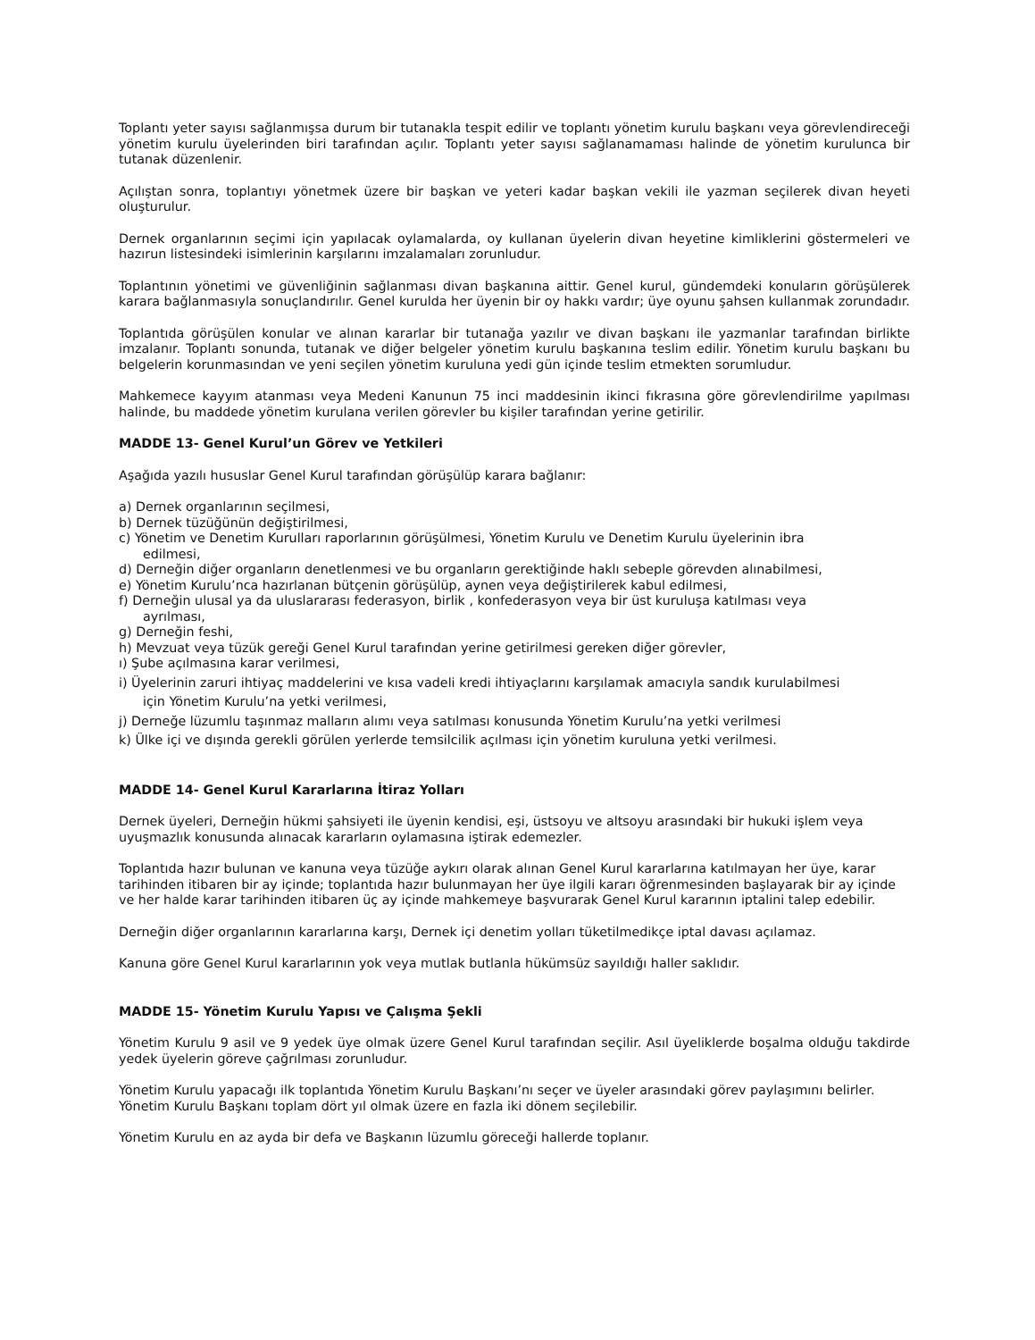Toplantı yeter sayısı sağlanmışsa durum bir tutanakla tespit edilir ve toplantı yönetim kurulu başkanı veya görevlendireceği yönetim kurulu üyelerinden biri tarafından açılır. Toplantı yeter sayısı sağlanamaması halinde de yönetim kurulunca bir tutanak düzenlenir.
Açılıştan sonra, toplantıyı yönetmek üzere bir başkan ve yeteri kadar başkan vekili ile yazman seçilerek divan heyeti oluşturulur.
Dernek organlarının seçimi için yapılacak oylamalarda, oy kullanan üyelerin divan heyetine kimliklerini göstermeleri ve hazırun listesindeki isimlerinin karşılarını imzalamaları zorunludur.
Toplantının yönetimi ve güvenliğinin sağlanması divan başkanına aittir. Genel kurul, gündemdeki konuların görüşülerek karara bağlanmasıyla sonuçlandırılır. Genel kurulda her üyenin bir oy hakkı vardır; üye oyunu şahsen kullanmak zorundadır.
Toplantıda görüşülen konular ve alınan kararlar bir tutanağa yazılır ve divan başkanı ile yazmanlar tarafından birlikte imzalanır. Toplantı sonunda, tutanak ve diğer belgeler yönetim kurulu başkanına teslim edilir. Yönetim kurulu başkanı bu belgelerin korunmasından ve yeni seçilen yönetim kuruluna yedi gün içinde teslim etmekten sorumludur.
Mahkemece kayyım atanması veya Medeni Kanunun 75 inci maddesinin ikinci fıkrasına göre görevlendirilme yapılması halinde, bu maddede yönetim kurulana verilen görevler bu kişiler tarafından yerine getirilir.
MADDE 13- Genel Kurul’un Görev ve Yetkileri
Aşağıda yazılı hususlar Genel Kurul tarafından görüşülüp karara bağlanır:
a) Dernek organlarının seçilmesi,
b) Dernek tüzüğünün değiştirilmesi,
c) Yönetim ve Denetim Kurulları raporlarının görüşülmesi, Yönetim Kurulu ve Denetim Kurulu üyelerinin ibra
edilmesi,
d) Derneğin diğer organların denetlenmesi ve bu organların gerektiğinde haklı sebeple görevden alınabilmesi,
e) Yönetim Kurulu’nca hazırlanan bütçenin görüşülüp, aynen veya değiştirilerek kabul edilmesi,
f) Derneğin ulusal ya da uluslararası federasyon, birlik , konfederasyon veya bir üst kuruluşa katılması veya
ayrılması,
g) Derneğin feshi,
h) Mevzuat veya tüzük gereği Genel Kurul tarafından yerine getirilmesi gereken diğer görevler,
ı) Şube açılmasına karar verilmesi,
i) Üyelerinin zaruri ihtiyaç maddelerini ve kısa vadeli kredi ihtiyaçlarını karşılamak amacıyla sandık kurulabilmesi
için Yönetim Kurulu’na yetki verilmesi,
j) Derneğe lüzumlu taşınmaz malların alımı veya satılması konusunda Yönetim Kurulu’na yetki verilmesi
k) Ülke içi ve dışında gerekli görülen yerlerde temsilcilik açılması için yönetim kuruluna yetki verilmesi.
MADDE 14- Genel Kurul Kararlarına İtiraz Yolları
Dernek üyeleri, Derneğin hükmi şahsiyeti ile üyenin kendisi, eşi, üstsoyu ve altsoyu arasındaki bir hukuki işlem veya uyuşmazlık konusunda alınacak kararların oylamasına iştirak edemezler.
Toplantıda hazır bulunan ve kanuna veya tüzüğe aykırı olarak alınan Genel Kurul kararlarına katılmayan her üye, karar tarihinden itibaren bir ay içinde; toplantıda hazır bulunmayan her üye ilgili kararı öğrenmesinden başlayarak bir ay içinde ve her halde karar tarihinden itibaren üç ay içinde mahkemeye başvurarak Genel Kurul kararının iptalini talep edebilir.
Derneğin diğer organlarının kararlarına karşı, Dernek içi denetim yolları tüketilmedikçe iptal davası açılamaz.
Kanuna göre Genel Kurul kararlarının yok veya mutlak butlanla hükümsüz sayıldığı haller saklıdır.
MADDE 15- Yönetim Kurulu Yapısı ve Çalışma Şekli
Yönetim Kurulu 9 asil ve 9 yedek üye olmak üzere Genel Kurul tarafından seçilir. Asıl üyeliklerde boşalma olduğu takdirde yedek üyelerin göreve çağrılması zorunludur.
Yönetim Kurulu yapacağı ilk toplantıda Yönetim Kurulu Başkanı’nı seçer ve üyeler arasındaki görev paylaşımını belirler. Yönetim Kurulu Başkanı toplam dört yıl olmak üzere en fazla iki dönem seçilebilir.
Yönetim Kurulu en az ayda bir defa ve Başkanın lüzumlu göreceği hallerde toplanır.